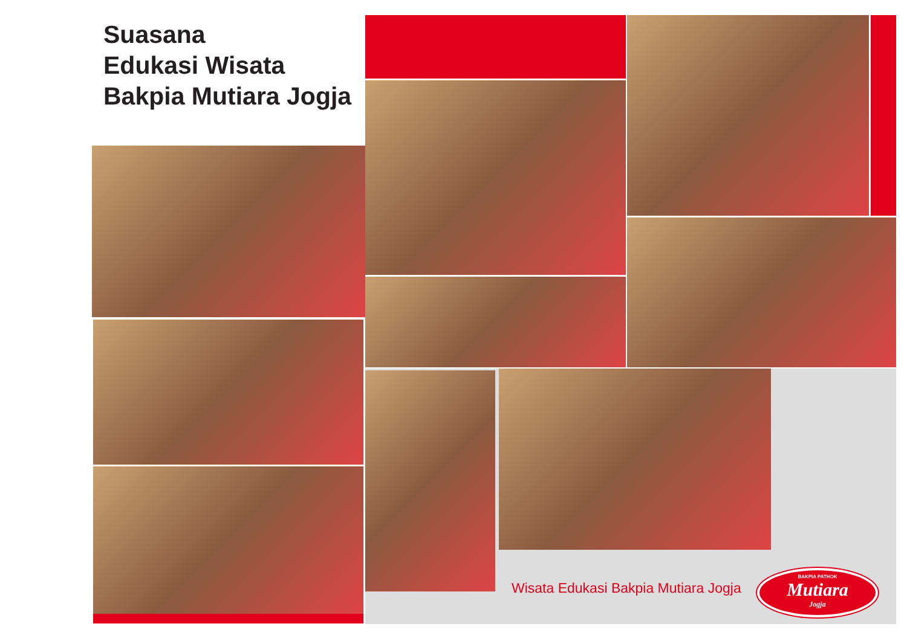Suasana
Edukasi Wisata
Bakpia Mutiara Jogja
Wisata Edukasi Bakpia Mutiara Jogja
BAKPIA PATHOK
Mutiara
Jogja